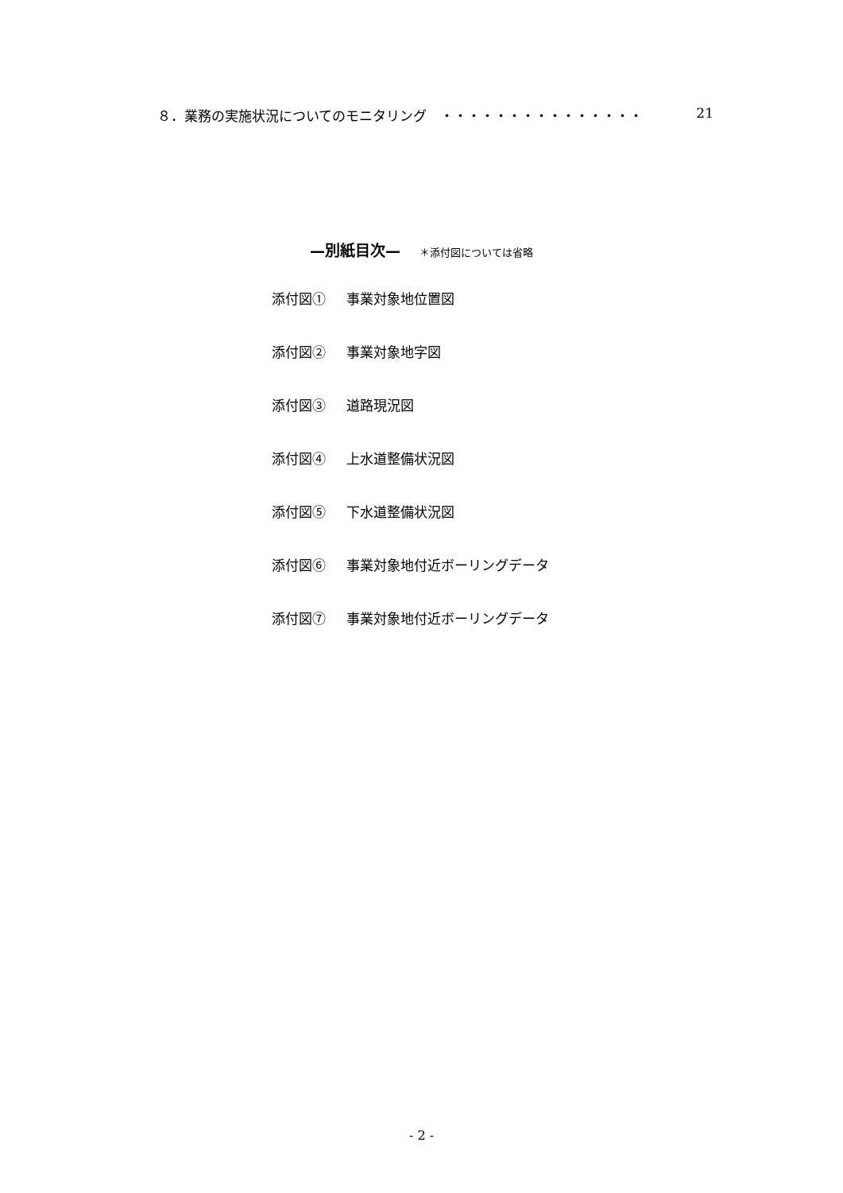８．業務の実施状況についてのモニタリング　・・・・・・・・・・・・・・・ 21
—別紙目次— ＊添付図については省略
添付図① 事業対象地位置図
添付図② 事業対象地字図
添付図③ 道路現況図
添付図④ 上水道整備状況図
添付図⑤ 下水道整備状況図
添付図⑥ 事業対象地付近ボーリングデータ
添付図⑦ 事業対象地付近ボーリングデータ
- 2 -